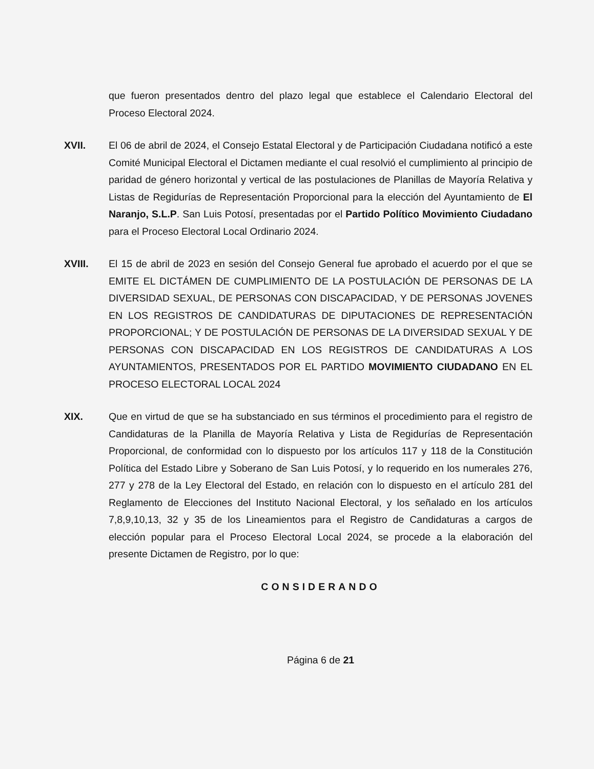que fueron presentados dentro del plazo legal que establece el Calendario Electoral del Proceso Electoral 2024.
XVII. El 06 de abril de 2024, el Consejo Estatal Electoral y de Participación Ciudadana notificó a este Comité Municipal Electoral el Dictamen mediante el cual resolvió el cumplimiento al principio de paridad de género horizontal y vertical de las postulaciones de Planillas de Mayoría Relativa y Listas de Regidurías de Representación Proporcional para la elección del Ayuntamiento de El Naranjo, S.L.P. San Luis Potosí, presentadas por el Partido Político Movimiento Ciudadano para el Proceso Electoral Local Ordinario 2024.
XVIII. El 15 de abril de 2023 en sesión del Consejo General fue aprobado el acuerdo por el que se EMITE EL DICTÁMEN DE CUMPLIMIENTO DE LA POSTULACIÓN DE PERSONAS DE LA DIVERSIDAD SEXUAL, DE PERSONAS CON DISCAPACIDAD, Y DE PERSONAS JOVENES EN LOS REGISTROS DE CANDIDATURAS DE DIPUTACIONES DE REPRESENTACIÓN PROPORCIONAL; Y DE POSTULACIÓN DE PERSONAS DE LA DIVERSIDAD SEXUAL Y DE PERSONAS CON DISCAPACIDAD EN LOS REGISTROS DE CANDIDATURAS A LOS AYUNTAMIENTOS, PRESENTADOS POR EL PARTIDO MOVIMIENTO CIUDADANO EN EL PROCESO ELECTORAL LOCAL 2024
XIX. Que en virtud de que se ha substanciado en sus términos el procedimiento para el registro de Candidaturas de la Planilla de Mayoría Relativa y Lista de Regidurías de Representación Proporcional, de conformidad con lo dispuesto por los artículos 117 y 118 de la Constitución Política del Estado Libre y Soberano de San Luis Potosí, y lo requerido en los numerales 276, 277 y 278 de la Ley Electoral del Estado, en relación con lo dispuesto en el artículo 281 del Reglamento de Elecciones del Instituto Nacional Electoral, y los señalado en los artículos 7,8,9,10,13, 32 y 35 de los Lineamientos para el Registro de Candidaturas a cargos de elección popular para el Proceso Electoral Local 2024, se procede a la elaboración del presente Dictamen de Registro, por lo que:
CONSIDERANDO
Página 6 de 21